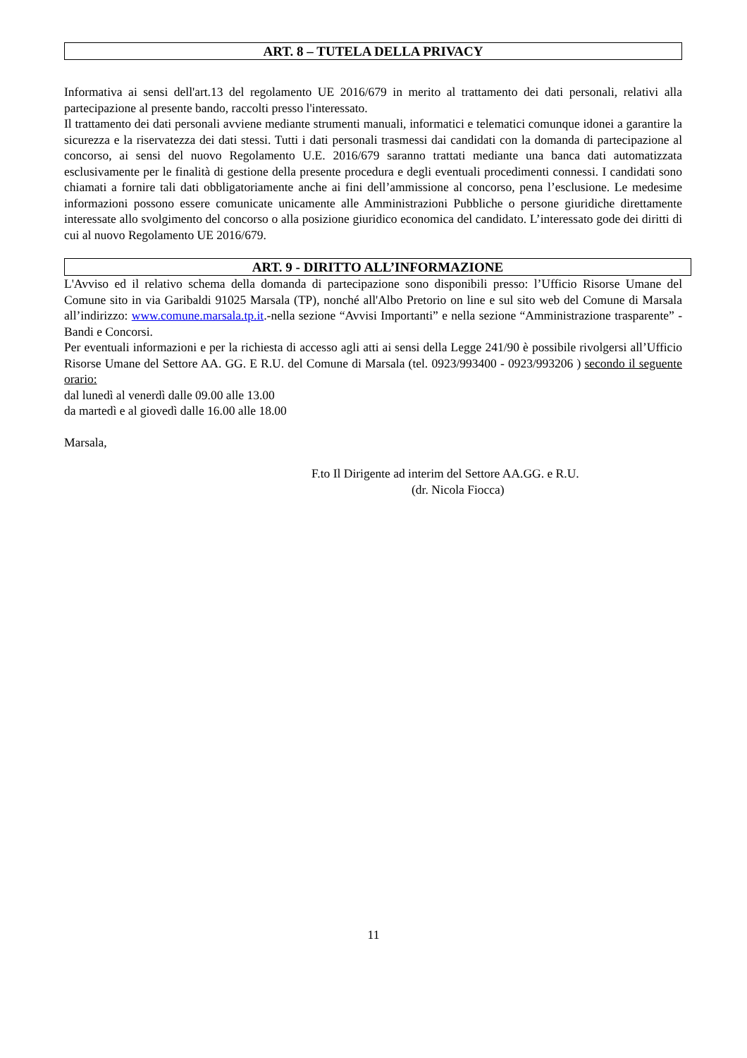ART. 8 – TUTELA DELLA PRIVACY
Informativa ai sensi dell'art.13 del regolamento UE 2016/679 in merito al trattamento dei dati personali, relativi alla partecipazione al presente bando, raccolti presso l'interessato.
Il trattamento dei dati personali avviene mediante strumenti manuali, informatici e telematici comunque idonei a garantire la sicurezza e la riservatezza dei dati stessi. Tutti i dati personali trasmessi dai candidati con la domanda di partecipazione al concorso, ai sensi del nuovo Regolamento U.E. 2016/679 saranno trattati mediante una banca dati automatizzata esclusivamente per le finalità di gestione della presente procedura e degli eventuali procedimenti connessi. I candidati sono chiamati a fornire tali dati obbligatoriamente anche ai fini dell’ammissione al concorso, pena l’esclusione. Le medesime informazioni possono essere comunicate unicamente alle Amministrazioni Pubbliche o persone giuridiche direttamente interessate allo svolgimento del concorso o alla posizione giuridico economica del candidato. L’interessato gode dei diritti di cui al nuovo Regolamento UE 2016/679.
ART. 9 - DIRITTO ALL’INFORMAZIONE
L'Avviso ed il relativo schema della domanda di partecipazione sono disponibili presso: l’Ufficio Risorse Umane del Comune sito in via Garibaldi 91025 Marsala (TP), nonché all'Albo Pretorio on line e sul sito web del Comune di Marsala all’indirizzo: www.comune.marsala.tp.it.-nella sezione “Avvisi Importanti” e nella sezione “Amministrazione trasparente” - Bandi e Concorsi.
Per eventuali informazioni e per la richiesta di accesso agli atti ai sensi della Legge 241/90 è possibile rivolgersi all’Ufficio Risorse Umane del Settore AA. GG. E R.U. del Comune di Marsala (tel. 0923/993400 - 0923/993206 ) secondo il seguente orario:
dal lunedì al venerdì dalle 09.00 alle 13.00
da martedì e al giovedì dalle 16.00 alle 18.00
Marsala,
F.to Il Dirigente ad interim del Settore AA.GG. e R.U.
(dr. Nicola Fiocca)
11